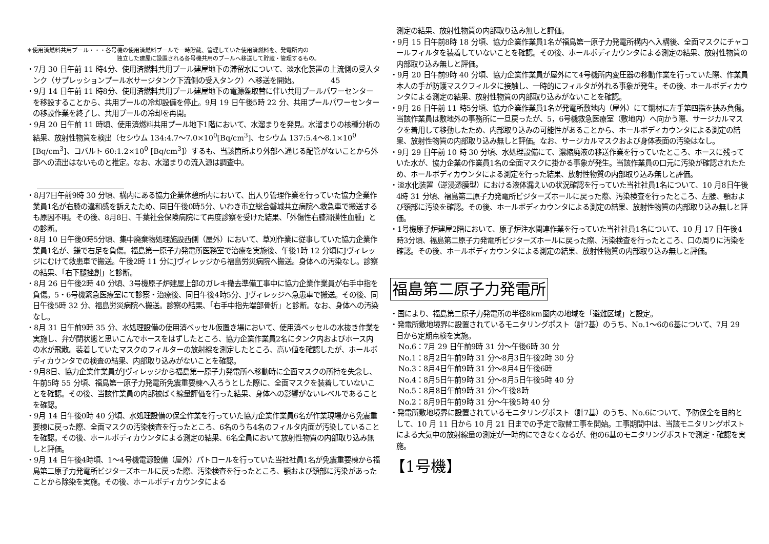＊使用済燃料共用プール・・・各号機の使用済燃料プールで一時貯蔵、管理していた使用済燃料を、発電所内の
　　　　　　　　　　　　　　　　独立した建屋に設置される各号機共用のプールへ移送して貯蔵・管理するもの。
・7月 30 日午前 11 時4分、使用済燃料共用プール建屋地下の滞留水について、淡水化装置の上流側の受入タンク（サプレッションプール水サージタンク下流側の受入タンク）へ移送を開始。　　　　　45
・9月 14 日午前 11 時8分、使用済燃料共用プール建屋地下の電源盤取替に伴い共用プールパワーセンターを移設することから、共用プールの冷却設備を停止。9月 19 日午後5時 22 分、共用プールパワーセンターの移設作業を終了し、共用プールの冷却を再開。
・9月 20 日午前 11 時頃、使用済燃料共用プール地下1階において、水溜まりを発見。水溜まりの核種分析の結果、放射性物質を検出（セシウム 134:4.7～7.0×10<sup>0</sup>[Bq/cm<sup>3</sup>]、セシウム 137:5.4～8.1×10<sup>0</sup> [Bq/cm<sup>3</sup>]、コバルト 60:1.2×10<sup>0</sup> [Bq/cm<sup>3</sup>]）するも、当該箇所より外部へ通じる配管がないことから外部への流出はないものと推定。なお、水溜まりの流入源は調査中。
・8月7日午前9時 30 分頃、構内にある協力企業休憩所内において、出入り管理作業を行っていた協力企業作業員1名が右膝の違和感を訴えたため、同日午後0時5分、いわき市立総合磐城共立病院へ救急車で搬送するも原因不明。その後、8月8日、千葉社会保険病院にて再度診察を受けた結果、「外傷性右膝滑膜性血腫」との診断。
・8月 10 日午後0時5分頃、集中廃棄物処理施設西側（屋外）において、草刈作業に従事していた協力企業作業員1名が、鎌で右足を負傷。福島第一原子力発電所医務室で治療を実施後、午後1時 12 分頃にJヴィレッジにむけて救患車で搬送。午後2時 11 分にJヴィレッジから福島労災病院へ搬送。身体への汚染なし。診察の結果、「右下腿挫創」と診断。
・8月 26 日午後2時 40 分頃、3号機原子炉建屋上部のガレキ撤去準備工事中に協力企業作業員が右手中指を負傷。5・6号機緊急医療室にて診察・治療後、同日午後4時5分、Jヴィレッジへ急患車で搬送。その後、同日午後5時 32 分、福島労災病院へ搬送。診察の結果、「右手中指先端部骨折」と診断。なお、身体への汚染なし。
・8月 31 日午前9時 35 分、水処理設備の使用済ベッセル仮置き場において、使用済ベッセルの水抜き作業を実施し、弁が閉状態と思いこんでホースをはずしたところ、協力企業作業員2名にタンク内およびホース内の水が飛散。装着していたマスクのフィルターの放射線を測定したところ、高い値を確認したが、ホールボディカウンタでの検査の結果、内部取り込みがないことを確認。
・9月8日、協力企業作業員がJヴィレッジから福島第一原子力発電所へ移動時に全面マスクの所持を失念し、午前5時 55 分頃、福島第一原子力発電所免震重要棟へ入ろうとした際に、全面マスクを装着していないことを確認。その後、当該作業員の内部被ばく線量評価を行った結果、身体への影響がないレベルであることを確認。
・9月 14 日午後0時 40 分頃、水処理設備の保全作業を行っていた協力企業作業員6名が作業現場から免震重要棟に戻った際、全面マスクの汚染検査を行ったところ、6名のうち4名のフィルタ内面が汚染していることを確認。その後、ホールボディカウンタによる測定の結果、6名全員において放射性物質の内部取り込み無しと評価。
・9月 14 日午後4時頃、1～4号機電源設備（屋外）パトロールを行っていた当社社員1名が免震重要棟から福島第二原子力発電所ビジターズホールに戻った際、汚染検査を行ったところ、顎および頚部に汚染があったことから除染を実施。その後、ホールボディカウンタによる
測定の結果、放射性物質の内部取り込み無しと評価。
・9月 15 日午前8時 18 分頃、協力企業作業員1名が福島第一原子力発電所構内へ入構後、全面マスクにチャコールフィルタを装着していないことを確認。その後、ホールボディカウンタによる測定の結果、放射性物質の内部取り込み無しと評価。
・9月 20 日午前9時 40 分頃、協力企業作業員が屋外にて4号機所内変圧器の移動作業を行っていた際、作業員本人の手が防護マスクフィルタに接触し、一時的にフィルタが外れる事象が発生。その後、ホールボディカウンタによる測定の結果、放射性物質の内部取り込みがないことを確認。
・9月 26 日午前 11 時5分頃、協力企業作業員1名が発電所敷地内（屋外）にて鋼材に左手第四指を挟み負傷。当該作業員は敷地外の事務所に一旦戻ったが、5，6号機救急医療室（敷地内）へ向かう際、サージカルマスクを着用して移動したため、内部取り込みの可能性があることから、ホールボディカウンタによる測定の結果、放射性物質の内部取り込み無しと評価。なお、サージカルマスクおよび身体表面の汚染はなし。
・9月 29 日午前 10 時 30 分頃、水処理設備にて、濃縮廃液の移送作業を行っていたところ、ホースに残っていた水が、協力企業の作業員1名の全面マスクに掛かる事象が発生。当該作業員の口元に汚染が確認されたため、ホールボディカウンタによる測定を行った結果、放射性物質の内部取り込み無しと評価。
・淡水化装置（逆浸透膜型）における液体漏えいの状況確認を行っていた当社社員1名について、10 月8日午後4時 31 分頃、福島第二原子力発電所ビジターズホールに戻った際、汚染検査を行ったところ、左腰、顎および頚部に汚染を確認。その後、ホールボディカウンタによる測定の結果、放射性物質の内部取り込み無しと評価。
・1号機原子炉建屋2階において、原子炉注水関連作業を行っていた当社社員1名について、10 月 17 日午後4時3分頃、福島第二原子力発電所ビジターズホールに戻った際、汚染検査を行ったところ、口の周りに汚染を確認。その後、ホールボディカウンタによる測定の結果、放射性物質の内部取り込み無しと評価。
福島第二原子力発電所
・国により、福島第二原子力発電所の半径8km圏内の地域を「避難区域」と設定。
・発電所敷地境界に設置されているモニタリングポスト（計7基）のうち、No.1～6の6基について、7月 29 日から定期点検を実施。
No.6：7月 29 日午前9時 31 分～午後6時 30 分
No.1：8月2日午前9時 31 分～8月3日午後2時 30 分
No.3：8月4日午前9時 31 分～8月4日午後6時
No.4：8月5日午前9時 31 分～8月5日午後5時 40 分
No.5：8月8日午前9時 31 分～午後8時
No.2：8月9日午前9時 31 分～午後5時 40 分
・発電所敷地境界に設置されているモニタリングポスト（計7基）のうち、No.6について、予防保全を目的として、10 月 11 日から 10 月 21 日までの予定で取替工事を開始。工事期間中は、当該モニタリングポストによる大気中の放射線量の測定が一時的にできなくなるが、他の6基のモニタリングポストで測定・確認を実施。
【1号機】